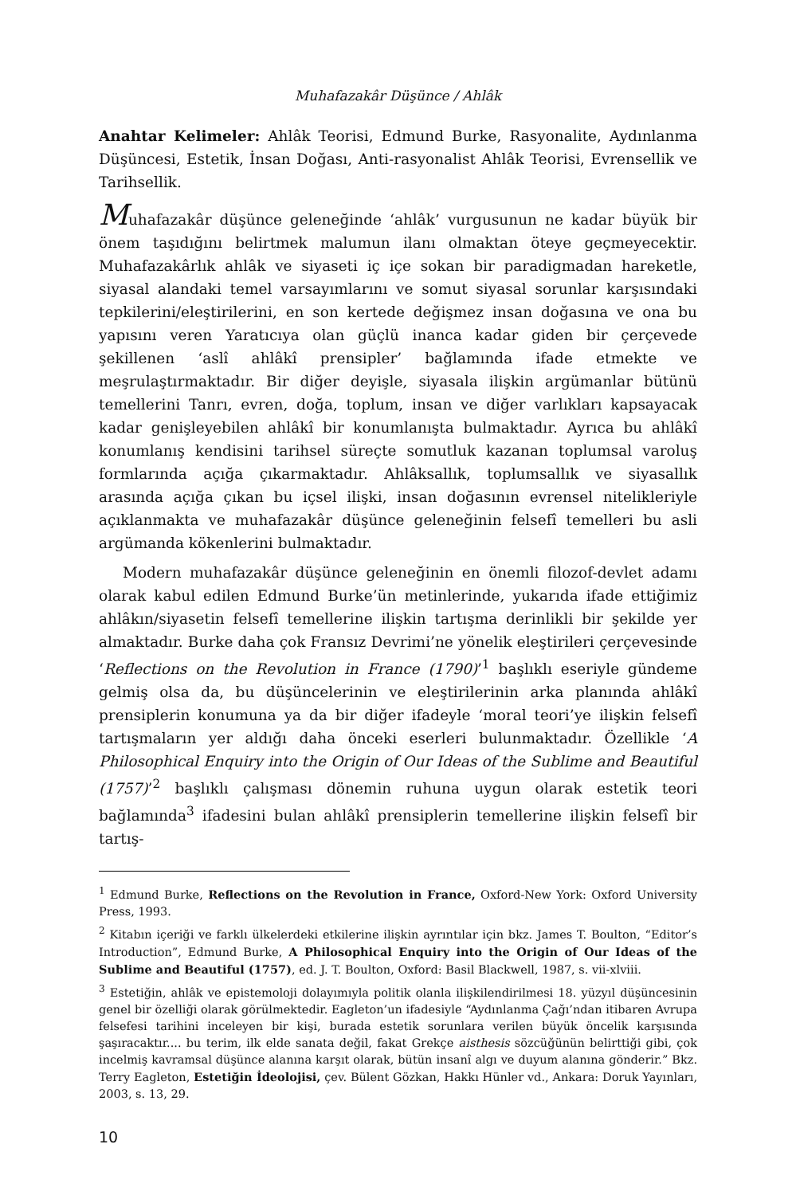Muhafazakâr Düşünce / Ahlâk
Anahtar Kelimeler: Ahlâk Teorisi, Edmund Burke, Rasyonalite, Aydınlanma Düşüncesi, Estetik, İnsan Doğası, Anti-rasyonalist Ahlâk Teorisi, Evrensellik ve Tarihsellik.
Muhafazakâr düşünce geleneğinde ‘ahlâk’ vurgusunun ne kadar büyük bir önem taşıdığını belirtmek malumun ilanı olmaktan öteye geçmeyecektir. Muhafazakârlık ahlâk ve siyaseti iç içe sokan bir paradigmadan hareketle, siyasal alandaki temel varsayımlarını ve somut siyasal sorunlar karşısındaki tepkilerini/eleştirilerini, en son kertede değişmez insan doğasına ve ona bu yapısını veren Yaratıcıya olan güçlü inanca kadar giden bir çerçevede şekillenen ‘aslî ahlâkî prensipler’ bağlamında ifade etmekte ve meşrulaştırmaktadır. Bir diğer deyişle, siyasala ilişkin argümanlar bütünü temellerini Tanrı, evren, doğa, toplum, insan ve diğer varlıkları kapsayacak kadar genişleyebilen ahlâkî bir konumlanışta bulmaktadır. Ayrıca bu ahlâkî konumlanış kendisini tarihsel süreçte somutluk kazanan toplumsal varoluş formlarında açığa çıkarmaktadır. Ahlâksallık, toplumsallık ve siyasallık arasında açığa çıkan bu içsel ilişki, insan doğasının evrensel nitelikleriyle açıklanmakta ve muhafazakâr düşünce geleneğinin felsefî temelleri bu asli argümanda kökenlerini bulmaktadır.
Modern muhafazakâr düşünce geleneğinin en önemli filozof-devlet adamı olarak kabul edilen Edmund Burke’ün metinlerinde, yukarıda ifade ettiğimiz ahlâkın/siyasetin felsefî temellerine ilişkin tartışma derinlikli bir şekilde yer almaktadır. Burke daha çok Fransız Devrimi’ne yönelik eleştirileri çerçevesinde ‘Reflections on the Revolution in France (1790)’<sup>1</sup> başlıklı eseriyle gündeme gelmiş olsa da, bu düşüncelerinin ve eleştirilerinin arka planında ahlâkî prensiplerin konumuna ya da bir diğer ifadeyle ‘moral teori’ye ilişkin felsefî tartışmaların yer aldığı daha önceki eserleri bulunmaktadır. Özellikle ‘A Philosophical Enquiry into the Origin of Our Ideas of the Sublime and Beautiful (1757)’<sup>2</sup> başlıklı çalışması dönemin ruhuna uygun olarak estetik teori bağlamında<sup>3</sup> ifadesini bulan ahlâkî prensiplerin temellerine ilişkin felsefî bir tartış-
<sup>1</sup> Edmund Burke, Reflections on the Revolution in France, Oxford-New York: Oxford University Press, 1993.
<sup>2</sup> Kitabın içeriği ve farklı ülkelerdeki etkilerine ilişkin ayrıntılar için bkz. James T. Boulton, “Editor’s Introduction”, Edmund Burke, A Philosophical Enquiry into the Origin of Our Ideas of the Sublime and Beautiful (1757), ed. J. T. Boulton, Oxford: Basil Blackwell, 1987, s. vii-xlviii.
<sup>3</sup> Estetiğin, ahlâk ve epistemoloji dolayımıyla politik olanla ilişkilendirilmesi 18. yüzyıl düşüncesinin genel bir özelliği olarak görülmektedir. Eagleton’un ifadesiyle “Aydınlanma Çağı’ndan itibaren Avrupa felsefesi tarihini inceleyen bir kişi, burada estetik sorunlara verilen büyük öncelik karşısında şaşıracaktır.... bu terim, ilk elde sanata değil, fakat Grekçe aisthesis sözcüğünün belirttiği gibi, çok incelmiş kavramsal düşünce alanına karşıt olarak, bütün insanî algı ve duyum alanına gönderir.” Bkz. Terry Eagleton, Estetiğin İdeolojisi, çev. Bülent Gözkan, Hakkı Hünler vd., Ankara: Doruk Yayınları, 2003, s. 13, 29.
10